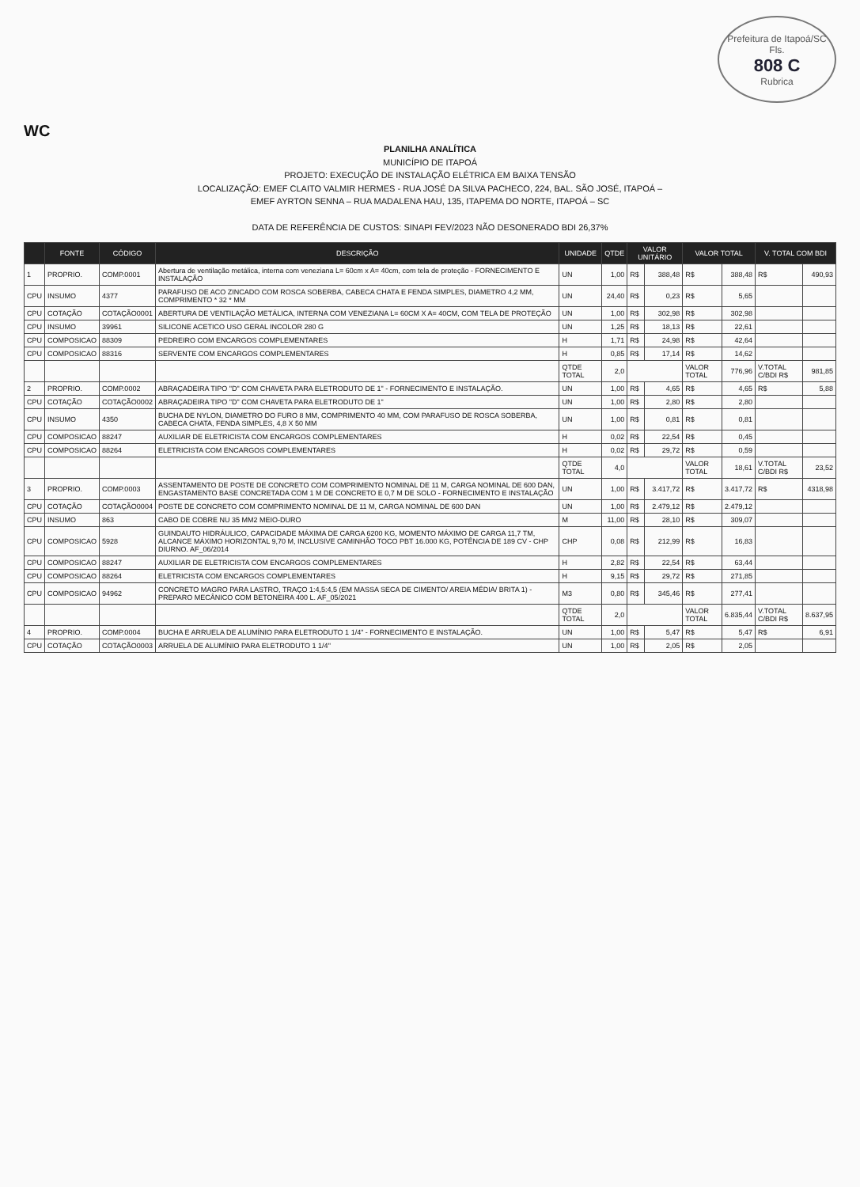Prefeitura de Itapoá/SC
Fls.
808 C
Rubrica
WC
PLANILHA ANALÍTICA
MUNICÍPIO DE ITAPOÁ
PROJETO: EXECUÇÃO DE INSTALAÇÃO ELÉTRICA EM BAIXA TENSÃO
LOCALIZAÇÃO: EMEF CLAITO VALMIR HERMES - RUA JOSÉ DA SILVA PACHECO, 224, BAL. SÃO JOSÉ, ITAPOÁ –
EMEF AYRTON SENNA – RUA MADALENA HAU, 135, ITAPEMA DO NORTE, ITAPOÁ – SC
DATA DE REFERÊNCIA DE CUSTOS: SINAPI FEV/2023 NÃO DESONERADO BDI 26,37%
| | FONTE | CÓDIGO | DESCRIÇÃO | UNIDADE | QTDE | VALOR UNITÁRIO | | VALOR TOTAL | | V. TOTAL COM BDI | |
| --- | --- | --- | --- | --- | --- | --- | --- | --- | --- | --- | --- |
| 1 | PROPRIO. | COMP.0001 | Abertura de ventilação metálica, interna com veneziana L= 60cm x A= 40cm, com tela de proteção - FORNECIMENTO E INSTALAÇÃO | UN | 1,00 | R$ | 388,48 | R$ | 388,48 | R$ | 490,93 |
| CPU | INSUMO | 4377 | PARAFUSO DE ACO ZINCADO COM ROSCA SOBERBA, CABECA CHATA E FENDA SIMPLES, DIAMETRO 4,2 MM, COMPRIMENTO * 32 * MM | UN | 24,40 | R$ | 0,23 | R$ | 5,65 | | |
| CPU | COTAÇÃO | COTAÇÃO0001 | ABERTURA DE VENTILAÇÃO METÁLICA, INTERNA COM VENEZIANA L= 60CM X A= 40CM, COM TELA DE PROTEÇÃO | UN | 1,00 | R$ | 302,98 | R$ | 302,98 | | |
| CPU | INSUMO | 39961 | SILICONE ACETICO USO GERAL INCOLOR 280 G | UN | 1,25 | R$ | 18,13 | R$ | 22,61 | | |
| CPU | COMPOSICAO | 88309 | PEDREIRO COM ENCARGOS COMPLEMENTARES | H | 1,71 | R$ | 24,98 | R$ | 42,64 | | |
| CPU | COMPOSICAO | 88316 | SERVENTE COM ENCARGOS COMPLEMENTARES | H | 0,85 | R$ | 17,14 | R$ | 14,62 | | |
| | | | | QTDE TOTAL | 2,0 | | | VALOR TOTAL | 776,96 | V.TOTAL C/BDI R$ | 981,85 |
| 2 | PROPRIO. | COMP.0002 | ABRAÇADEIRA TIPO "D" COM CHAVETA PARA ELETRODUTO DE 1" - FORNECIMENTO E INSTALAÇÃO. | UN | 1,00 | R$ | 4,65 | R$ | 4,65 | R$ | 5,88 |
| CPU | COTAÇÃO | COTAÇÃO0002 | ABRAÇADEIRA TIPO "D" COM CHAVETA PARA ELETRODUTO DE 1" | UN | 1,00 | R$ | 2,80 | R$ | 2,80 | | |
| CPU | INSUMO | 4350 | BUCHA DE NYLON, DIAMETRO DO FURO 8 MM, COMPRIMENTO 40 MM, COM PARAFUSO DE ROSCA SOBERBA, CABECA CHATA, FENDA SIMPLES, 4,8 X 50 MM | UN | 1,00 | R$ | 0,81 | R$ | 0,81 | | |
| CPU | COMPOSICAO | 88247 | AUXILIAR DE ELETRICISTA COM ENCARGOS COMPLEMENTARES | H | 0,02 | R$ | 22,54 | R$ | 0,45 | | |
| CPU | COMPOSICAO | 88264 | ELETRICISTA COM ENCARGOS COMPLEMENTARES | H | 0,02 | R$ | 29,72 | R$ | 0,59 | | |
| | | | | QTDE TOTAL | 4,0 | | | VALOR TOTAL | 18,61 | V.TOTAL C/BDI R$ | 23,52 |
| 3 | PROPRIO. | COMP.0003 | ASSENTAMENTO DE POSTE DE CONCRETO COM COMPRIMENTO NOMINAL DE 11 M, CARGA NOMINAL DE 600 DAN, ENGASTAMENTO BASE CONCRETADA COM 1 M DE CONCRETO E 0,7 M DE SOLO - FORNECIMENTO E INSTALAÇÃO | UN | 1,00 | R$ | 3.417,72 | R$ | 3.417,72 | R$ | 4318,98 |
| CPU | COTAÇÃO | COTAÇÃO0004 | POSTE DE CONCRETO COM COMPRIMENTO NOMINAL DE 11 M, CARGA NOMINAL DE 600 DAN | UN | 1,00 | R$ | 2.479,12 | R$ | 2.479,12 | | |
| CPU | INSUMO | 863 | CABO DE COBRE NU 35 MM2 MEIO-DURO | M | 11,00 | R$ | 28,10 | R$ | 309,07 | | |
| CPU | COMPOSICAO | 5928 | GUINDAUTO HIDRÁULICO, CAPACIDADE MÁXIMA DE CARGA 6200 KG, MOMENTO MÁXIMO DE CARGA 11,7 TM, ALCANCE MÁXIMO HORIZONTAL 9,70 M, INCLUSIVE CAMINHÃO TOCO PBT 16.000 KG, POTÊNCIA DE 189 CV - CHP DIURNO. AF_06/2014 | CHP | 0,08 | R$ | 212,99 | R$ | 16,83 | | |
| CPU | COMPOSICAO | 88247 | AUXILIAR DE ELETRICISTA COM ENCARGOS COMPLEMENTARES | H | 2,82 | R$ | 22,54 | R$ | 63,44 | | |
| CPU | COMPOSICAO | 88264 | ELETRICISTA COM ENCARGOS COMPLEMENTARES | H | 9,15 | R$ | 29,72 | R$ | 271,85 | | |
| CPU | COMPOSICAO | 94962 | CONCRETO MAGRO PARA LASTRO, TRAÇO 1:4,5:4,5 (EM MASSA SECA DE CIMENTO/ AREIA MÉDIA/ BRITA 1) - PREPARO MECÂNICO COM BETONEIRA 400 L. AF_05/2021 | M3 | 0,80 | R$ | 345,46 | R$ | 277,41 | | |
| | | | | QTDE TOTAL | 2,0 | | | VALOR TOTAL | 6.835,44 | V.TOTAL C/BDI R$ | 8.637,95 |
| 4 | PROPRIO. | COMP.0004 | BUCHA E ARRUELA DE ALUMÍNIO PARA ELETRODUTO 1 1/4" - FORNECIMENTO E INSTALAÇÃO. | UN | 1,00 | R$ | 5,47 | R$ | 5,47 | R$ | 6,91 |
| CPU | COTAÇÃO | COTAÇÃO0003 | ARRUELA DE ALUMÍNIO PARA ELETRODUTO 1 1/4" | UN | 1,00 | R$ | 2,05 | R$ | 2,05 | | |